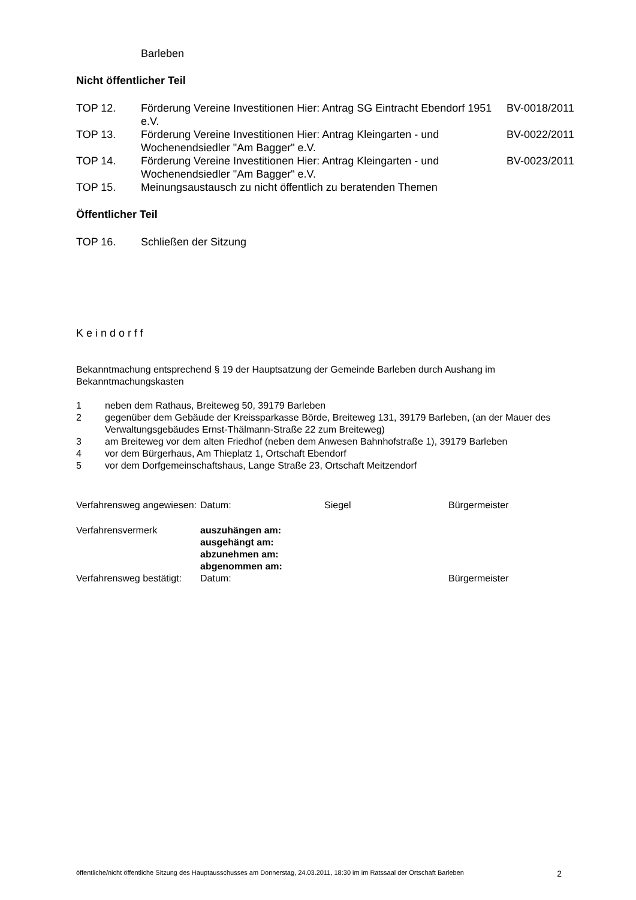Barleben
Nicht öffentlicher Teil
| TOP 12. | Förderung Vereine Investitionen Hier: Antrag SG Eintracht Ebendorf 1951 e.V. | BV-0018/2011 |
| TOP 13. | Förderung Vereine Investitionen Hier: Antrag Kleingarten - und Wochenendsiedler "Am Bagger" e.V. | BV-0022/2011 |
| TOP 14. | Förderung Vereine Investitionen Hier: Antrag Kleingarten - und Wochenendsiedler "Am Bagger" e.V. | BV-0023/2011 |
| TOP 15. | Meinungsaustausch zu nicht öffentlich zu beratenden Themen | |
Öffentlicher Teil
| TOP 16. | Schließen der Sitzung |
Keindorff
Bekanntmachung entsprechend § 19 der Hauptsatzung der Gemeinde Barleben durch Aushang im Bekanntmachungskasten
| 1 | neben dem Rathaus, Breiteweg 50, 39179 Barleben |
| 2 | gegenüber dem Gebäude der Kreissparkasse Börde, Breiteweg 131, 39179 Barleben, (an der Mauer des Verwaltungsgebäudes Ernst-Thälmann-Straße 22 zum Breiteweg) |
| 3 | am Breiteweg vor dem alten Friedhof (neben dem Anwesen Bahnhofstraße 1), 39179 Barleben |
| 4 | vor dem Bürgerhaus, Am Thieplatz 1, Ortschaft Ebendorf |
| 5 | vor dem Dorfgemeinschaftshaus, Lange Straße 23, Ortschaft Meitzendorf |
| Verfahrensweg angewiesen: | Datum: | Siegel | Bürgermeister |
| Verfahrensvermerk | auszuhängen am: ausgehängt am: abzunehmen am: abgenommen am: | | |
| Verfahrensweg bestätigt: | Datum: | | Bürgermeister |
öffentliche/nicht öffentliche Sitzung des Hauptausschusses am Donnerstag, 24.03.2011, 18:30 im im Ratssaal der Ortschaft Barleben 2